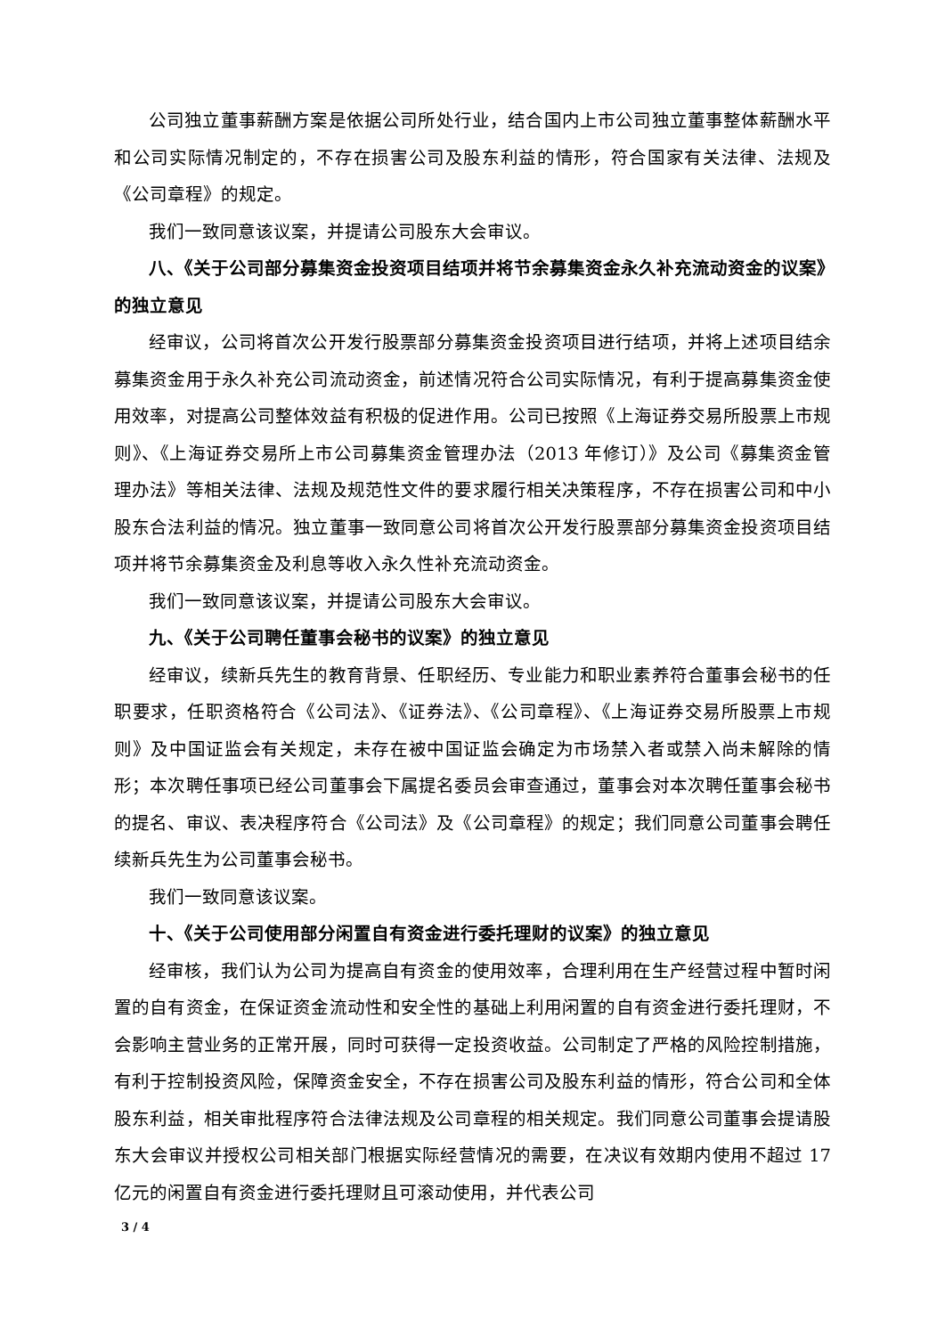公司独立董事薪酬方案是依据公司所处行业，结合国内上市公司独立董事整体薪酬水平和公司实际情况制定的，不存在损害公司及股东利益的情形，符合国家有关法律、法规及《公司章程》的规定。
我们一致同意该议案，并提请公司股东大会审议。
八、《关于公司部分募集资金投资项目结项并将节余募集资金永久补充流动资金的议案》的独立意见
经审议，公司将首次公开发行股票部分募集资金投资项目进行结项，并将上述项目结余募集资金用于永久补充公司流动资金，前述情况符合公司实际情况，有利于提高募集资金使用效率，对提高公司整体效益有积极的促进作用。公司已按照《上海证券交易所股票上市规则》、《上海证券交易所上市公司募集资金管理办法（2013 年修订）》及公司《募集资金管理办法》等相关法律、法规及规范性文件的要求履行相关决策程序，不存在损害公司和中小股东合法利益的情况。独立董事一致同意公司将首次公开发行股票部分募集资金投资项目结项并将节余募集资金及利息等收入永久性补充流动资金。
我们一致同意该议案，并提请公司股东大会审议。
九、《关于公司聘任董事会秘书的议案》的独立意见
经审议，续新兵先生的教育背景、任职经历、专业能力和职业素养符合董事会秘书的任职要求，任职资格符合《公司法》、《证券法》、《公司章程》、《上海证券交易所股票上市规则》及中国证监会有关规定，未存在被中国证监会确定为市场禁入者或禁入尚未解除的情形；本次聘任事项已经公司董事会下属提名委员会审查通过，董事会对本次聘任董事会秘书的提名、审议、表决程序符合《公司法》及《公司章程》的规定；我们同意公司董事会聘任续新兵先生为公司董事会秘书。
我们一致同意该议案。
十、《关于公司使用部分闲置自有资金进行委托理财的议案》的独立意见
经审核，我们认为公司为提高自有资金的使用效率，合理利用在生产经营过程中暂时闲置的自有资金，在保证资金流动性和安全性的基础上利用闲置的自有资金进行委托理财，不会影响主营业务的正常开展，同时可获得一定投资收益。公司制定了严格的风险控制措施，有利于控制投资风险，保障资金安全，不存在损害公司及股东利益的情形，符合公司和全体股东利益，相关审批程序符合法律法规及公司章程的相关规定。我们同意公司董事会提请股东大会审议并授权公司相关部门根据实际经营情况的需要，在决议有效期内使用不超过 17 亿元的闲置自有资金进行委托理财且可滚动使用，并代表公司
3 / 4